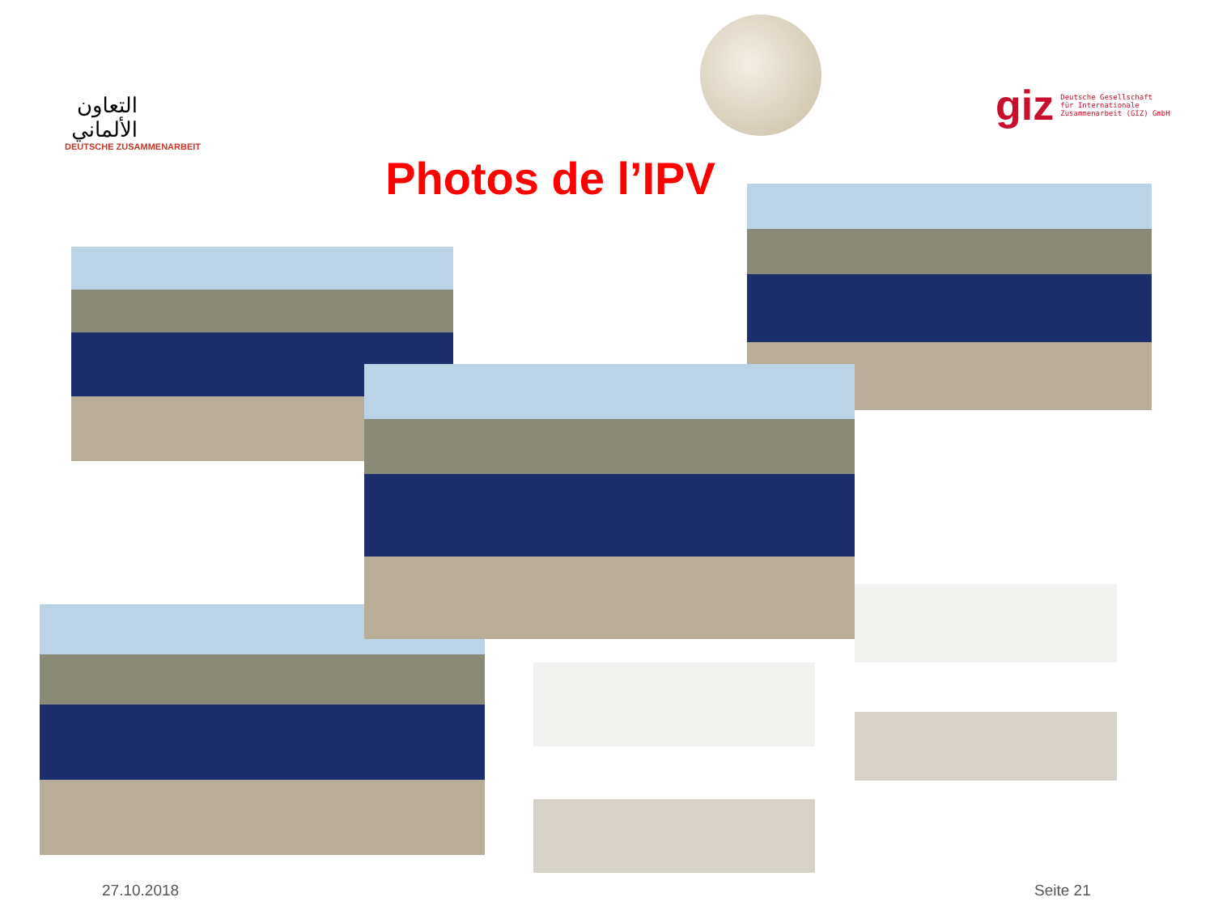التعاون الألماني
DEUTSCHE ZUSAMMENARBEIT
giz Deutsche Gesellschaft
für Internationale
Zusammenarbeit (GIZ) GmbH
Photos de l’IPV
27.10.2018 Seite 21